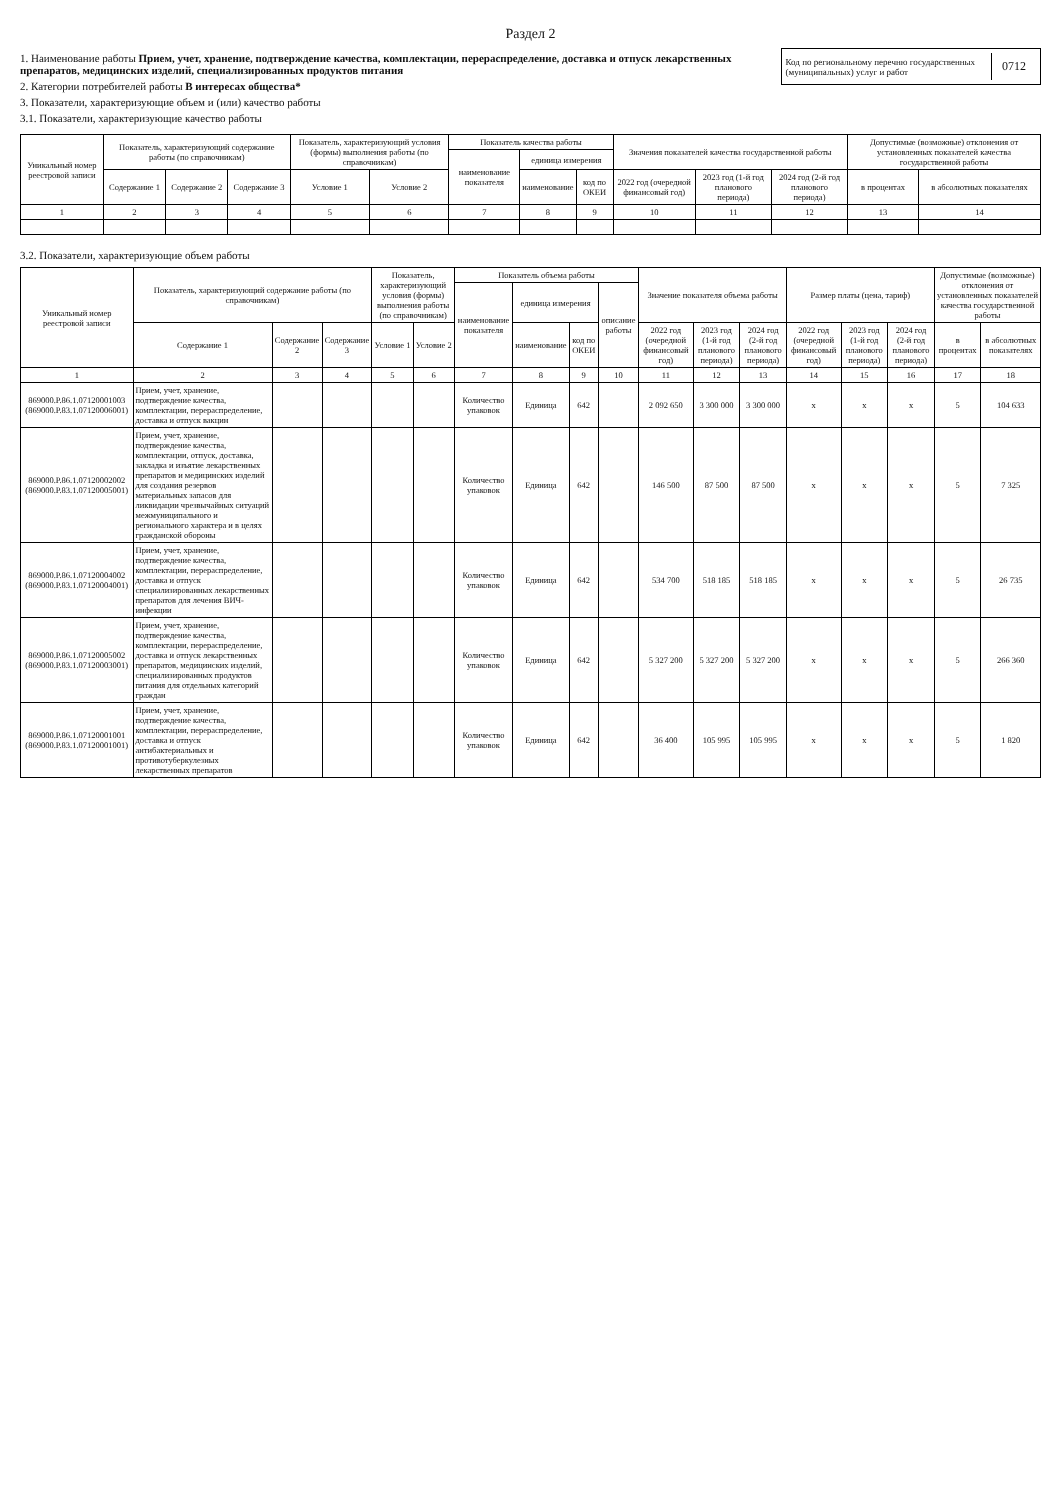Раздел 2
1. Наименование работы Прием, учет, хранение, подтверждение качества, комплектации, перераспределение, доставка и отпуск лекарственных препаратов, медицинских изделий, специализированных продуктов питания
2. Категории потребителей работы В интересах общества*
3. Показатели, характеризующие объем и (или) качество работы
3.1. Показатели, характеризующие качество работы
Код по региональному перечню государственных (муниципальных) услуг и работ 0712
| Уникальный номер реестровой записи | Показатель, характеризующий содержание работы (по справочникам) | | | Показатель, характеризующий условия (формы) выполнения работы (по справочникам) | | Показатель качества работы | | | Значения показателей качества государственной работы | | | Допустимые (возможные) отклонения от установленных показателей качества государственной работы | |
| --- | --- | --- | --- | --- | --- | --- | --- | --- | --- | --- | --- | --- | --- |
| | | | | | | наименование показателя | единица измерения | | | | | | |
| | Содержание 1 | Содержание 2 | Содержание 3 | Условие 1 | Условие 2 | | наименование | код по ОКЕИ | 2022 год (очередной финансовый год) | 2023 год (1-й год планового периода) | 2024 год (2-й год планового периода) | в процентах | в абсолютных показателях |
| 1 | 2 | 3 | 4 | 5 | 6 | 7 | 8 | 9 | 10 | 11 | 12 | 13 | 14 |
3.2. Показатели, характеризующие объем работы
| Уникальный номер реестровой записи | Показатель, характеризующий содержание работы (по справочникам) | | | Показатель, характеризующий условия (формы) выполнения работы (по справочникам) | | Показатель объема работы | | | | Значение показателя объема работы | | | Размер платы (цена, тариф) | | | Допустимые (возможные) отклонения от установленных показателей качества государственной работы | |
| --- | --- | --- | --- | --- | --- | --- | --- | --- | --- | --- | --- | --- | --- | --- | --- | --- | --- |
| | | | | | | наименование показателя | единица измерения | | описание работы | | | | | | | | |
| | Содержание 1 | Содержание 2 | Содержание 3 | Условие 1 | Условие 2 | | наименование | код по ОКЕИ | | 2022 год (очередной финансовый год) | 2023 год (1-й год планового периода) | 2024 год (2-й год планового периода) | 2022 год (очередной финансовый год) | 2023 год (1-й год планового периода) | 2024 год (2-й год планового периода) | в процентах | в абсолютных показателях |
| 1 | 2 | 3 | 4 | 5 | 6 | 7 | 8 | 9 | 10 | 11 | 12 | 13 | 14 | 15 | 16 | 17 | 18 |
| 869000.Р.86.1.07120001003 (869000.Р.83.1.07120006001) | Прием, учет, хранение, подтверждение качества, комплектации, перераспределение, доставка и отпуск вакцин | | | | | Количество упаковок | Единица | 642 | | 2 092 650 | 3 300 000 | 3 300 000 | x | x | x | 5 | 104 633 |
| 869000.Р.86.1.07120002002 (869000.Р.83.1.07120005001) | Прием, учет, хранение, подтверждение качества, комплектации, отпуск, доставка, закладка и изъятие лекарственных препаратов и медицинских изделий для создания резервов материальных запасов для ликвидации чрезвычайных ситуаций межмуниципального и регионального характера и в целях гражданской обороны | | | | | Количество упаковок | Единица | 642 | | 146 500 | 87 500 | 87 500 | x | x | x | 5 | 7 325 |
| 869000.Р.86.1.07120004002 (869000.Р.83.1.07120004001) | Прием, учет, хранение, подтверждение качества, комплектации, перераспределение, доставка и отпуск специализированных лекарственных препаратов для лечения ВИЧ-инфекции | | | | | Количество упаковок | Единица | 642 | | 534 700 | 518 185 | 518 185 | x | x | x | 5 | 26 735 |
| 869000.Р.86.1.07120005002 (869000.Р.83.1.07120003001) | Прием, учет, хранение, подтверждение качества, комплектации, перераспределение, доставка и отпуск лекарственных препаратов, медицинских изделий, специализированных продуктов питания для отдельных категорий граждан | | | | | Количество упаковок | Единица | 642 | | 5 327 200 | 5 327 200 | 5 327 200 | x | x | x | 5 | 266 360 |
| 869000.Р.86.1.07120001001 (869000.Р.83.1.07120001001) | Прием, учет, хранение, подтверждение качества, комплектации, перераспределение, доставка и отпуск антибактериальных и противотуберкулезных лекарственных препаратов | | | | | Количество упаковок | Единица | 642 | | 36 400 | 105 995 | 105 995 | x | x | x | 5 | 1 820 |